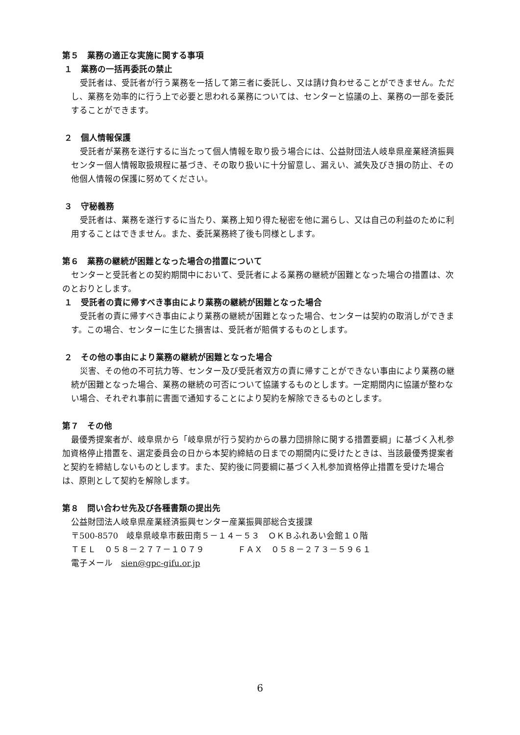第５　業務の適正な実施に関する事項
１　業務の一括再委託の禁止
受託者は、受託者が行う業務を一括して第三者に委託し、又は請け負わせることができません。ただし、業務を効率的に行う上で必要と思われる業務については、センターと協議の上、業務の一部を委託することができます。
２　個人情報保護
受託者が業務を遂行するに当たって個人情報を取り扱う場合には、公益財団法人岐阜県産業経済振興センター個人情報取扱規程に基づき、その取り扱いに十分留意し、漏えい、滅失及びき損の防止、その他個人情報の保護に努めてください。
３　守秘義務
受託者は、業務を遂行するに当たり、業務上知り得た秘密を他に漏らし、又は自己の利益のために利用することはできません。また、委託業務終了後も同様とします。
第６　業務の継続が困難となった場合の措置について
センターと受託者との契約期間中において、受託者による業務の継続が困難となった場合の措置は、次のとおりとします。
１　受託者の責に帰すべき事由により業務の継続が困難となった場合
受託者の責に帰すべき事由により業務の継続が困難となった場合、センターは契約の取消しができます。この場合、センターに生じた損害は、受託者が賠償するものとします。
２　その他の事由により業務の継続が困難となった場合
災害、その他の不可抗力等、センター及び受託者双方の責に帰すことができない事由により業務の継続が困難となった場合、業務の継続の可否について協議するものとします。一定期間内に協議が整わない場合、それぞれ事前に書面で通知することにより契約を解除できるものとします。
第７　その他
最優秀提案者が、岐阜県から「岐阜県が行う契約からの暴力団排除に関する措置要綱」に基づく入札参加資格停止措置を、選定委員会の日から本契約締結の日までの期間内に受けたときは、当該最優秀提案者と契約を締結しないものとします。また、契約後に同要綱に基づく入札参加資格停止措置を受けた場合は、原則として契約を解除します。
第８　問い合わせ先及び各種書類の提出先
公益財団法人岐阜県産業経済振興センター産業振興部総合支援課
〒500-8570　岐阜県岐阜市薮田南５－１４－５３　ＯＫＢふれあい会館１０階
ＴＥＬ　０５８－２７７－１０７９　　　　ＦＡＸ　０５８－２７３－５９６１
電子メール　sien@gpc-gifu.or.jp
6